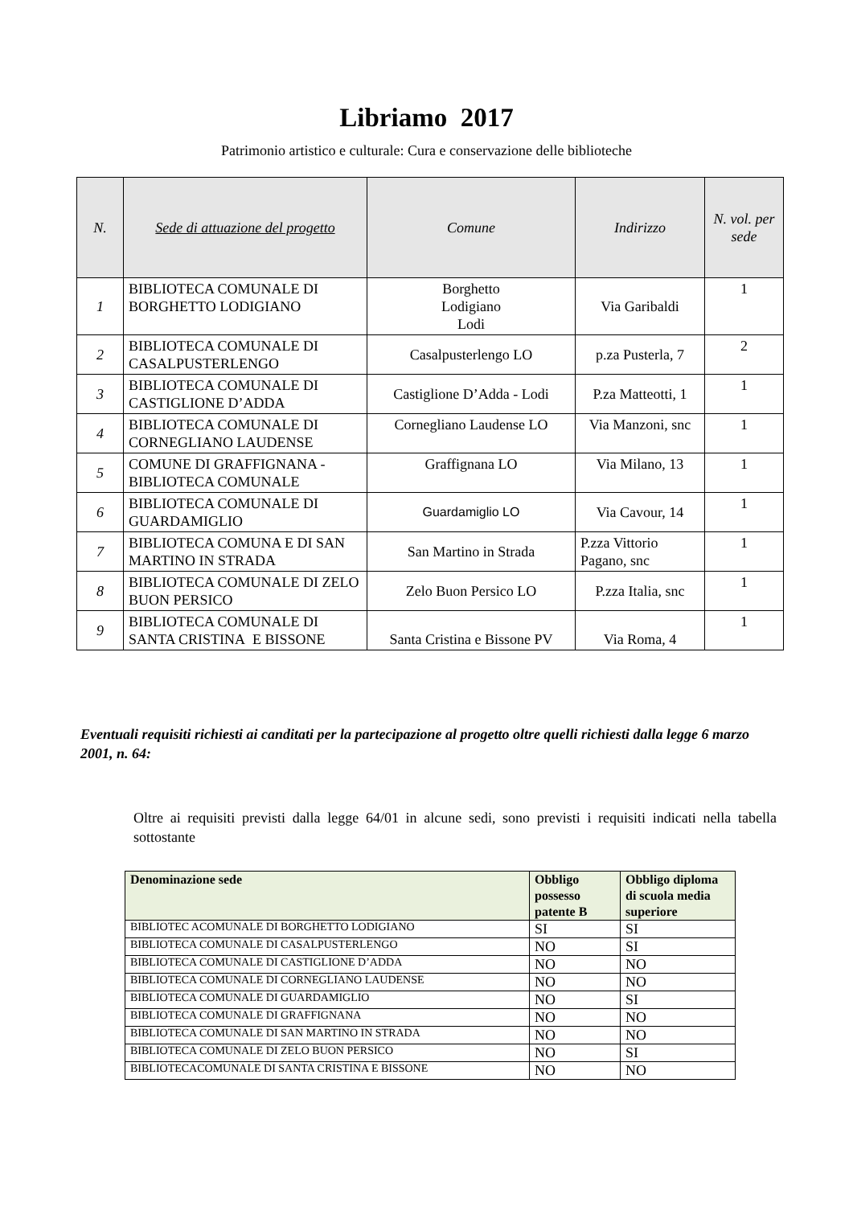Libriamo 2017
Patrimonio artistico e culturale: Cura e conservazione delle biblioteche
| N. | Sede di attuazione del progetto | Comune | Indirizzo | N. vol. per sede |
| --- | --- | --- | --- | --- |
| 1 | BIBLIOTECA COMUNALE DI BORGHETTO LODIGIANO | Borghetto Lodigiano Lodi | Via Garibaldi | 1 |
| 2 | BIBLIOTECA COMUNALE DI CASALPUSTERLENGO | Casalpusterlengo LO | p.za Pusterla, 7 | 2 |
| 3 | BIBLIOTECA COMUNALE DI CASTIGLIONE D’ADDA | Castiglione D’Adda - Lodi | P.za Matteotti, 1 | 1 |
| 4 | BIBLIOTECA COMUNALE DI CORNEGLIANO LAUDENSE | Cornegliano Laudense LO | Via Manzoni, snc | 1 |
| 5 | COMUNE DI GRAFFIGNANA - BIBLIOTECA COMUNALE | Graffignana LO | Via Milano, 13 | 1 |
| 6 | BIBLIOTECA COMUNALE DI GUARDAMIGLIO | Guardamiglio LO | Via Cavour, 14 | 1 |
| 7 | BIBLIOTECA COMUNA E DI SAN MARTINO IN STRADA | San Martino in Strada | P.zza Vittorio Pagano, snc | 1 |
| 8 | BIBLIOTECA COMUNALE DI ZELO BUON PERSICO | Zelo Buon Persico LO | P.zza Italia, snc | 1 |
| 9 | BIBLIOTECA COMUNALE DI SANTA CRISTINA E BISSONE | Santa Cristina e Bissone PV | Via Roma, 4 | 1 |
Eventuali requisiti richiesti ai canditati per la partecipazione al progetto oltre quelli richiesti dalla legge 6 marzo 2001, n. 64:
Oltre ai requisiti previsti dalla legge 64/01 in alcune sedi, sono previsti i requisiti indicati nella tabella sottostante
| Denominazione sede | Obbligo possesso patente B | Obbligo diploma di scuola media superiore |
| --- | --- | --- |
| BIBLIOTEC ACOMUNALE DI BORGHETTO LODIGIANO | SI | SI |
| BIBLIOTECA COMUNALE DI CASALPUSTERLENGO | NO | SI |
| BIBLIOTECA COMUNALE DI CASTIGLIONE D’ADDA | NO | NO |
| BIBLIOTECA COMUNALE DI CORNEGLIANO LAUDENSE | NO | NO |
| BIBLIOTECA COMUNALE DI GUARDAMIGLIO | NO | SI |
| BIBLIOTECA COMUNALE DI GRAFFIGNANA | NO | NO |
| BIBLIOTECA COMUNALE DI SAN MARTINO IN STRADA | NO | NO |
| BIBLIOTECA COMUNALE DI ZELO BUON PERSICO | NO | SI |
| BIBLIOTECACOMUNALE DI SANTA CRISTINA E BISSONE | NO | NO |